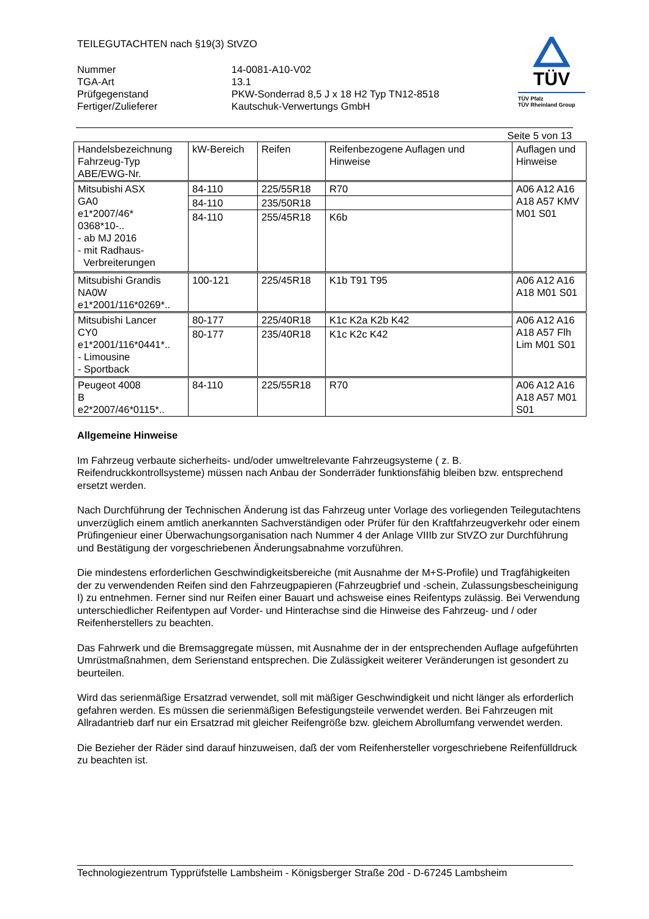TEILEGUTACHTEN nach §19(3) StVZO
| Nummer | 14-0081-A10-V02 |
| TGA-Art | 13.1 |
| Prüfgegenstand | PKW-Sonderrad 8,5 J x 18 H2 Typ TN12-8518 |
| Fertiger/Zulieferer | Kautschuk-Verwertungs GmbH |
TÜV
TÜV Pfalz
TÜV Rheinland Group
Seite 5 von 13
| Handelsbezeichnung Fahrzeug-Typ ABE/EWG-Nr. | kW-Bereich | Reifen | Reifenbezogene Auflagen und Hinweise | Auflagen und Hinweise |
| --- | --- | --- | --- | --- |
| Mitsubishi ASX GA0 e1*2007/46* 0368*10-.. - ab MJ 2016 - mit Radhaus- Verbreiterungen | 84-110 | 225/55R18 | R70 | A06 A12 A16 A18 A57 KMV M01 S01 |
| | 84-110 | 235/50R18 | | |
| | 84-110 | 255/45R18 | K6b | |
| Mitsubishi Grandis NA0W e1*2001/116*0269*.. | 100-121 | 225/45R18 | K1b T91 T95 | A06 A12 A16 A18 M01 S01 |
| Mitsubishi Lancer CY0 e1*2001/116*0441*.. - Limousine - Sportback | 80-177 | 225/40R18 | K1c K2a K2b K42 | A06 A12 A16 A18 A57 Flh Lim M01 S01 |
| | 80-177 | 235/40R18 | K1c K2c K42 | |
| Peugeot 4008 B e2*2007/46*0115*.. | 84-110 | 225/55R18 | R70 | A06 A12 A16 A18 A57 M01 S01 |
Allgemeine Hinweise
Im Fahrzeug verbaute sicherheits- und/oder umweltrelevante Fahrzeugsysteme ( z. B. Reifendruckkontrollsysteme) müssen nach Anbau der Sonderräder funktionsfähig bleiben bzw. entsprechend ersetzt werden.
Nach Durchführung der Technischen Änderung ist das Fahrzeug unter Vorlage des vorliegenden Teilegutachtens unverzüglich einem amtlich anerkannten Sachverständigen oder Prüfer für den Kraftfahrzeugverkehr oder einem Prüfingenieur einer Überwachungsorganisation nach Nummer 4 der Anlage VIIIb zur StVZO zur Durchführung und Bestätigung der vorgeschriebenen Änderungsabnahme vorzuführen.
Die mindestens erforderlichen Geschwindigkeitsbereiche (mit Ausnahme der M+S-Profile) und Tragfähigkeiten der zu verwendenden Reifen sind den Fahrzeugpapieren (Fahrzeugbrief und -schein, Zulassungsbescheinigung I) zu entnehmen. Ferner sind nur Reifen einer Bauart und achsweise eines Reifentyps zulässig. Bei Verwendung unterschiedlicher Reifentypen auf Vorder- und Hinterachse sind die Hinweise des Fahrzeug- und / oder Reifenherstellers zu beachten.
Das Fahrwerk und die Bremsaggregate müssen, mit Ausnahme der in der entsprechenden Auflage aufgeführten Umrüstmaßnahmen, dem Serienstand entsprechen. Die Zulässigkeit weiterer Veränderungen ist gesondert zu beurteilen.
Wird das serienmäßige Ersatzrad verwendet, soll mit mäßiger Geschwindigkeit und nicht länger als erforderlich gefahren werden. Es müssen die serienmäßigen Befestigungsteile verwendet werden. Bei Fahrzeugen mit Allradantrieb darf nur ein Ersatzrad mit gleicher Reifengröße bzw. gleichem Abrollumfang verwendet werden.
Die Bezieher der Räder sind darauf hinzuweisen, daß der vom Reifenhersteller vorgeschriebene Reifenfülldruck zu beachten ist.
Technologiezentrum Typprüfstelle Lambsheim - Königsberger Straße 20d - D-67245 Lambsheim